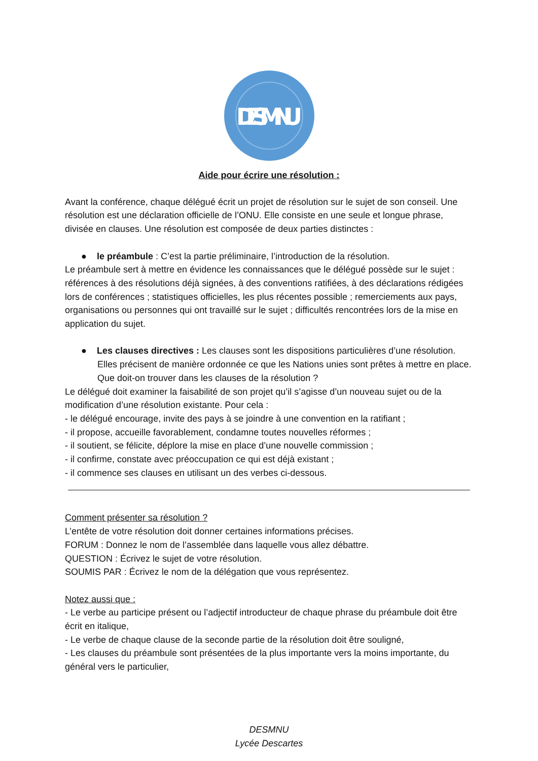DESMNU
Aide pour écrire une résolution :
Avant la conférence, chaque délégué écrit un projet de résolution sur le sujet de son conseil. Une résolution est une déclaration officielle de l’ONU. Elle consiste en une seule et longue phrase, divisée en clauses. Une résolution est composée de deux parties distinctes :
● le préambule : C’est la partie préliminaire, l’introduction de la résolution.
Le préambule sert à mettre en évidence les connaissances que le délégué possède sur le sujet : références à des résolutions déjà signées, à des conventions ratifiées, à des déclarations rédigées lors de conférences ; statistiques officielles, les plus récentes possible ; remerciements aux pays, organisations ou personnes qui ont travaillé sur le sujet ; difficultés rencontrées lors de la mise en application du sujet.
● Les clauses directives : Les clauses sont les dispositions particulières d’une résolution. Elles précisent de manière ordonnée ce que les Nations unies sont prêtes à mettre en place. Que doit-on trouver dans les clauses de la résolution ?
Le délégué doit examiner la faisabilité de son projet qu’il s’agisse d’un nouveau sujet ou de la modification d’une résolution existante. Pour cela :
- le délégué encourage, invite des pays à se joindre à une convention en la ratifiant ;
- il propose, accueille favorablement, condamne toutes nouvelles réformes ;
- il soutient, se félicite, déplore la mise en place d’une nouvelle commission ;
- il confirme, constate avec préoccupation ce qui est déjà existant ;
- il commence ses clauses en utilisant un des verbes ci-dessous.
Comment présenter sa résolution ?
L’entête de votre résolution doit donner certaines informations précises.
FORUM : Donnez le nom de l’assemblée dans laquelle vous allez débattre.
QUESTION : Écrivez le sujet de votre résolution.
SOUMIS PAR : Écrivez le nom de la délégation que vous représentez.
Notez aussi que :
- Le verbe au participe présent ou l’adjectif introducteur de chaque phrase du préambule doit être écrit en italique,
- Le verbe de chaque clause de la seconde partie de la résolution doit être souligné,
- Les clauses du préambule sont présentées de la plus importante vers la moins importante, du général vers le particulier,
DESMNU
Lycée Descartes